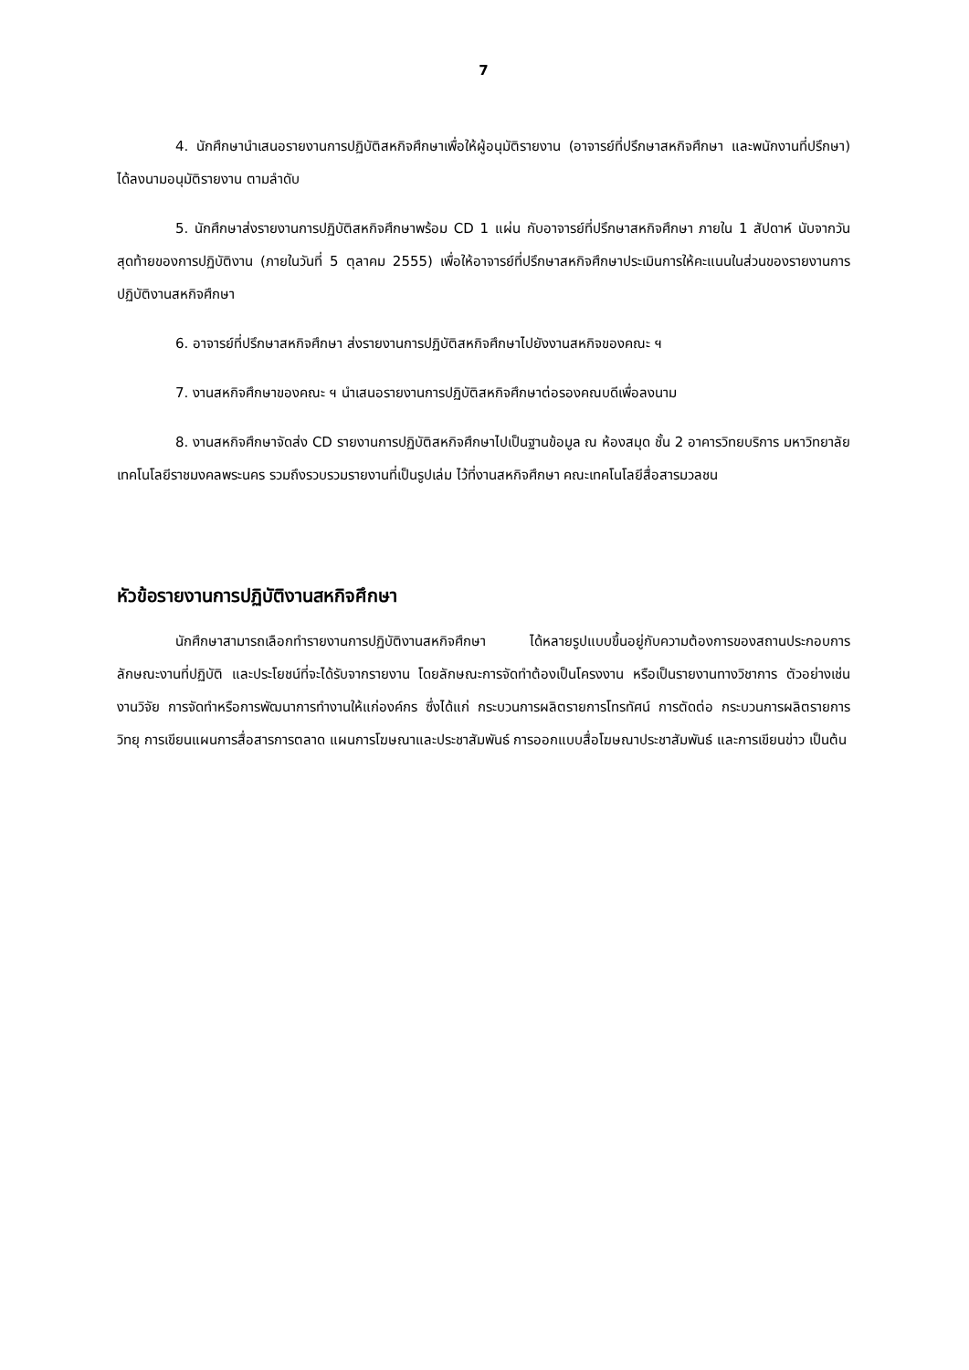7
4. นักศึกษานำเสนอรายงานการปฏิบัติสหกิจศึกษาเพื่อให้ผู้อนุมัติรายงาน (อาจารย์ที่ปรึกษาสหกิจศึกษา และพนักงานที่ปรึกษา) ได้ลงนามอนุมัติรายงาน ตามลำดับ
5. นักศึกษาส่งรายงานการปฏิบัติสหกิจศึกษาพร้อม CD 1 แผ่น กับอาจารย์ที่ปรึกษาสหกิจศึกษา ภายใน 1 สัปดาห์ นับจากวันสุดท้ายของการปฏิบัติงาน (ภายในวันที่ 5 ตุลาคม 2555) เพื่อให้อาจารย์ที่ปรึกษาสหกิจศึกษาประเมินการให้คะแนนในส่วนของรายงานการปฏิบัติงานสหกิจศึกษา
6. อาจารย์ที่ปรึกษาสหกิจศึกษา ส่งรายงานการปฏิบัติสหกิจศึกษาไปยังงานสหกิจของคณะ ฯ
7. งานสหกิจศึกษาของคณะ ฯ นำเสนอรายงานการปฏิบัติสหกิจศึกษาต่อรองคณบดีเพื่อลงนาม
8. งานสหกิจศึกษาจัดส่ง CD รายงานการปฏิบัติสหกิจศึกษาไปเป็นฐานข้อมูล ณ ห้องสมุด ชั้น 2 อาคารวิทยบริการ มหาวิทยาลัยเทคโนโลยีราชมงคลพระนคร รวมถึงรวบรวมรายงานที่เป็นรูปเล่ม ไว้ที่งานสหกิจศึกษา คณะเทคโนโลยีสื่อสารมวลชน
หัวข้อรายงานการปฏิบัติงานสหกิจศึกษา
นักศึกษาสามารถเลือกทำรายงานการปฏิบัติงานสหกิจศึกษา ได้หลายรูปแบบขึ้นอยู่กับความต้องการของสถานประกอบการ ลักษณะงานที่ปฏิบัติ และประโยชน์ที่จะได้รับจากรายงาน โดยลักษณะการจัดทำต้องเป็นโครงงาน หรือเป็นรายงานทางวิชาการ ตัวอย่างเช่น งานวิจัย การจัดทำหรือการพัฒนาการทำงานให้แก่องค์กร ซึ่งได้แก่ กระบวนการผลิตรายการโทรทัศน์ การตัดต่อ กระบวนการผลิตรายการวิทยุ การเขียนแผนการสื่อสารการตลาด แผนการโฆษณาและประชาสัมพันธ์ การออกแบบสื่อโฆษณาประชาสัมพันธ์ และการเขียนข่าว เป็นต้น